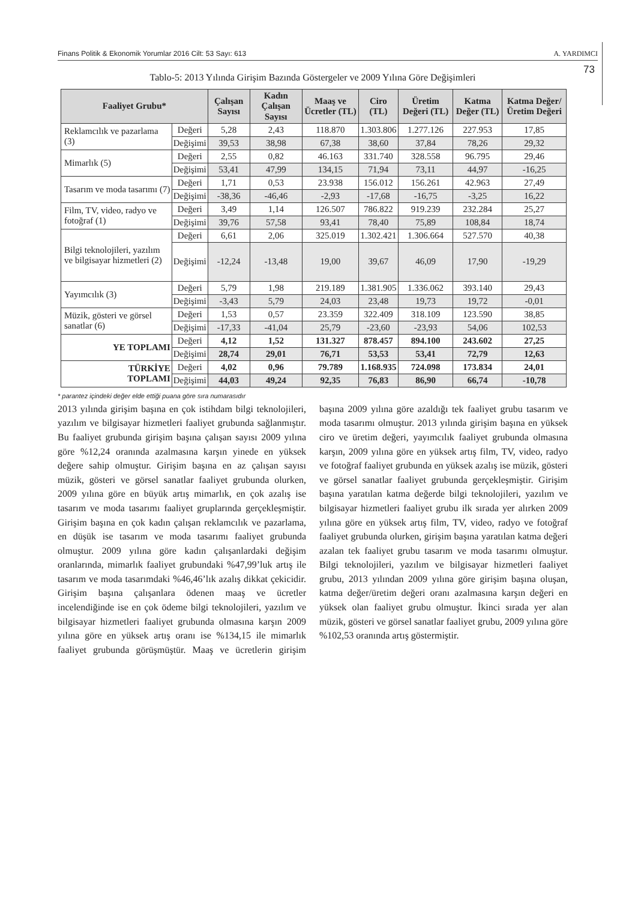Finans Politik & Ekonomik Yorumlar 2016 Cilt: 53 Sayı: 613 A. YARDIMCI
73
Tablo-5: 2013 Yılında Girişim Bazında Göstergeler ve 2009 Yılına Göre Değişimleri
| Faaliyet Grubu* | | Çalışan Sayısı | Kadın Çalışan Sayısı | Maaş ve Ücretler (TL) | Ciro (TL) | Üretim Değeri (TL) | Katma Değer (TL) | Katma Değer/ Üretim Değeri |
| --- | --- | --- | --- | --- | --- | --- | --- | --- |
| Reklamcılık ve pazarlama (3) | Değeri | 5,28 | 2,43 | 118.870 | 1.303.806 | 1.277.126 | 227.953 | 17,85 |
| | Değişimi | 39,53 | 38,98 | 67,38 | 38,60 | 37,84 | 78,26 | 29,32 |
| Mimarlık (5) | Değeri | 2,55 | 0,82 | 46.163 | 331.740 | 328.558 | 96.795 | 29,46 |
| | Değişimi | 53,41 | 47,99 | 134,15 | 71,94 | 73,11 | 44,97 | -16,25 |
| Tasarım ve moda tasarımı (7) | Değeri | 1,71 | 0,53 | 23.938 | 156.012 | 156.261 | 42.963 | 27,49 |
| | Değişimi | -38,36 | -46,46 | -2,93 | -17,68 | -16,75 | -3,25 | 16,22 |
| Film, TV, video, radyo ve fotoğraf (1) | Değeri | 3,49 | 1,14 | 126.507 | 786.822 | 919.239 | 232.284 | 25,27 |
| | Değişimi | 39,76 | 57,58 | 93,41 | 78,40 | 75,89 | 108,84 | 18,74 |
| Bilgi teknolojileri, yazılım ve bilgisayar hizmetleri (2) | Değeri | 6,61 | 2,06 | 325.019 | 1.302.421 | 1.306.664 | 527.570 | 40,38 |
| | Değişimi | -12,24 | -13,48 | 19,00 | 39,67 | 46,09 | 17,90 | -19,29 |
| Yayımcılık (3) | Değeri | 5,79 | 1,98 | 219.189 | 1.381.905 | 1.336.062 | 393.140 | 29,43 |
| | Değişimi | -3,43 | 5,79 | 24,03 | 23,48 | 19,73 | 19,72 | -0,01 |
| Müzik, gösteri ve görsel sanatlar (6) | Değeri | 1,53 | 0,57 | 23.359 | 322.409 | 318.109 | 123.590 | 38,85 |
| | Değişimi | -17,33 | -41,04 | 25,79 | -23,60 | -23,93 | 54,06 | 102,53 |
| YE TOPLAMI | Değeri | 4,12 | 1,52 | 131.327 | 878.457 | 894.100 | 243.602 | 27,25 |
| | Değişimi | 28,74 | 29,01 | 76,71 | 53,53 | 53,41 | 72,79 | 12,63 |
| TÜRKİYE TOPLAMI | Değeri | 4,02 | 0,96 | 79.789 | 1.168.935 | 724.098 | 173.834 | 24,01 |
| | Değişimi | 44,03 | 49,24 | 92,35 | 76,83 | 86,90 | 66,74 | -10,78 |
* parantez içindeki değer elde ettiği puana göre sıra numarasıdır
2013 yılında girişim başına en çok istihdam bilgi teknolojileri, yazılım ve bilgisayar hizmetleri faaliyet grubunda sağlanmıştır. Bu faaliyet grubunda girişim başına çalışan sayısı 2009 yılına göre %12,24 oranında azalmasına karşın yinede en yüksek değere sahip olmuştur. Girişim başına en az çalışan sayısı müzik, gösteri ve görsel sanatlar faaliyet grubunda olurken, 2009 yılına göre en büyük artış mimarlık, en çok azalış ise tasarım ve moda tasarımı faaliyet gruplarında gerçekleşmiştir. Girişim başına en çok kadın çalışan reklamcılık ve pazarlama, en düşük ise tasarım ve moda tasarımı faaliyet grubunda olmuştur. 2009 yılına göre kadın çalışanlardaki değişim oranlarında, mimarlık faaliyet grubundaki %47,99’luk artış ile tasarım ve moda tasarımdaki %46,46’lık azalış dikkat çekicidir. Girişim başına çalışanlara ödenen maaş ve ücretler incelendiğinde ise en çok ödeme bilgi teknolojileri, yazılım ve bilgisayar hizmetleri faaliyet grubunda olmasına karşın 2009 yılına göre en yüksek artış oranı ise %134,15 ile mimarlık faaliyet grubunda görüşmüştür. Maaş ve ücretlerin girişim başına 2009 yılına göre azaldığı tek faaliyet grubu tasarım ve moda tasarımı olmuştur. 2013 yılında girişim başına en yüksek ciro ve üretim değeri, yayımcılık faaliyet grubunda olmasına karşın, 2009 yılına göre en yüksek artış film, TV, video, radyo ve fotoğraf faaliyet grubunda en yüksek azalış ise müzik, gösteri ve görsel sanatlar faaliyet grubunda gerçekleşmiştir. Girişim başına yaratılan katma değerde bilgi teknolojileri, yazılım ve bilgisayar hizmetleri faaliyet grubu ilk sırada yer alırken 2009 yılına göre en yüksek artış film, TV, video, radyo ve fotoğraf faaliyet grubunda olurken, girişim başına yaratılan katma değeri azalan tek faaliyet grubu tasarım ve moda tasarımı olmuştur. Bilgi teknolojileri, yazılım ve bilgisayar hizmetleri faaliyet grubu, 2013 yılından 2009 yılına göre girişim başına oluşan, katma değer/üretim değeri oranı azalmasına karşın değeri en yüksek olan faaliyet grubu olmuştur. İkinci sırada yer alan müzik, gösteri ve görsel sanatlar faaliyet grubu, 2009 yılına göre %102,53 oranında artış göstermiştir.